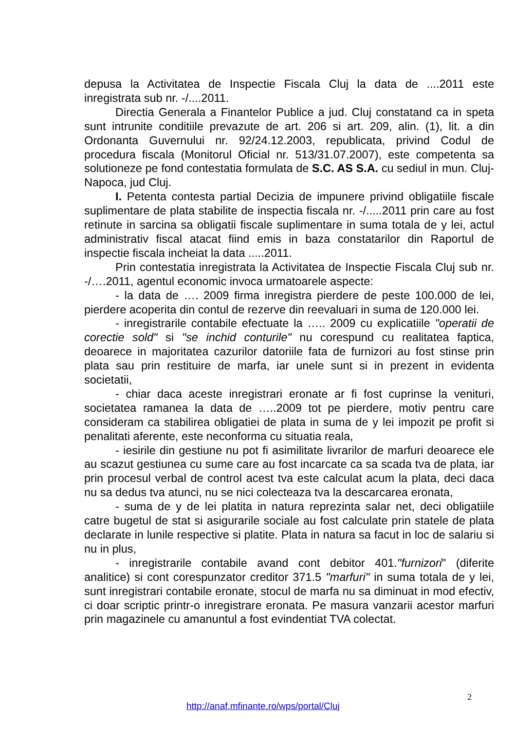depusa la Activitatea de Inspectie Fiscala Cluj la data de ....2011 este inregistrata sub nr. -/....2011.
Directia Generala a Finantelor Publice a jud. Cluj constatand ca in speta sunt intrunite conditiile prevazute de art. 206 si art. 209, alin. (1), lit. a din Ordonanta Guvernului nr. 92/24.12.2003, republicata, privind Codul de procedura fiscala (Monitorul Oficial nr. 513/31.07.2007), este competenta sa solutioneze pe fond contestatia formulata de S.C. AS S.A. cu sediul in mun. Cluj-Napoca, jud Cluj.
I. Petenta contesta partial Decizia de impunere privind obligatiile fiscale suplimentare de plata stabilite de inspectia fiscala nr. -/.....2011 prin care au fost retinute in sarcina sa obligatii fiscale suplimentare in suma totala de y lei, actul administrativ fiscal atacat fiind emis in baza constatarilor din Raportul de inspectie fiscala incheiat la data .....2011.
Prin contestatia inregistrata la Activitatea de Inspectie Fiscala Cluj sub nr. -/….2011, agentul economic invoca urmatoarele aspecte:
- la data de …. 2009 firma inregistra pierdere de peste 100.000 de lei, pierdere acoperita din contul de rezerve din reevaluari in suma de 120.000 lei.
- inregistrarile contabile efectuate la ….. 2009 cu explicatiile "operatii de corectie sold" si "se inchid conturile" nu corespund cu realitatea faptica, deoarece in majoritatea cazurilor datoriile fata de furnizori au fost stinse prin plata sau prin restituire de marfa, iar unele sunt si in prezent in evidenta societatii,
- chiar daca aceste inregistrari eronate ar fi fost cuprinse la venituri, societatea ramanea la data de …..2009 tot pe pierdere, motiv pentru care consideram ca stabilirea obligatiei de plata in suma de y lei impozit pe profit si penalitati aferente, este neconforma cu situatia reala,
- iesirile din gestiune nu pot fi asimilitate livrarilor de marfuri deoarece ele au scazut gestiunea cu sume care au fost incarcate ca sa scada tva de plata, iar prin procesul verbal de control acest tva este calculat acum la plata, deci daca nu sa dedus tva atunci, nu se nici colecteaza tva la descarcarea eronata,
- suma de y de lei platita in natura reprezinta salar net, deci obligatiile catre bugetul de stat si asigurarile sociale au fost calculate prin statele de plata declarate in lunile respective si platite. Plata in natura sa facut in loc de salariu si nu in plus,
- inregistrarile contabile avand cont debitor 401."furnizori" (diferite analitice) si cont corespunzator creditor 371.5 "marfuri" in suma totala de y lei, sunt inregistrari contabile eronate, stocul de marfa nu sa diminuat in mod efectiv, ci doar scriptic printr-o inregistrare eronata. Pe masura vanzarii acestor marfuri prin magazinele cu amanuntul a fost evindentiat TVA colectat.
2
http://anaf.mfinante.ro/wps/portal/Cluj